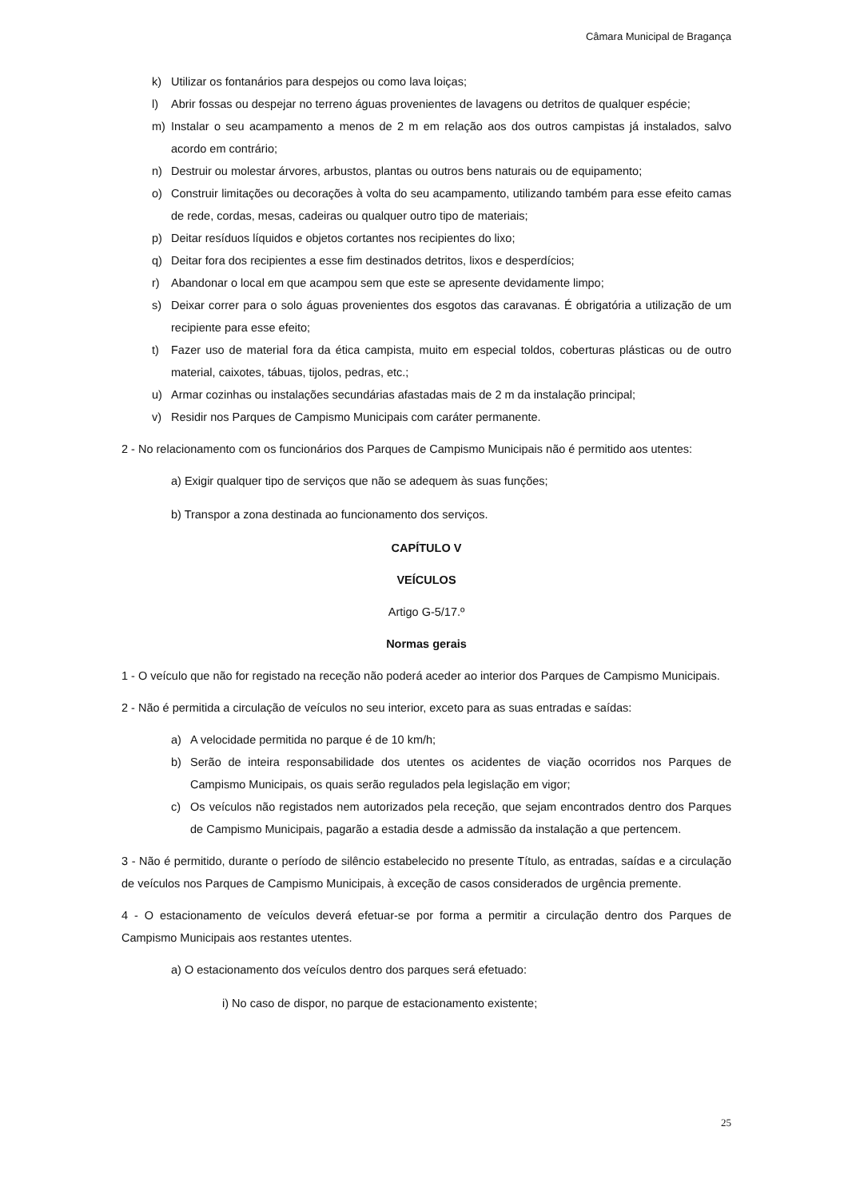Câmara Municipal de Bragança
k) Utilizar os fontanários para despejos ou como lava loiças;
l) Abrir fossas ou despejar no terreno águas provenientes de lavagens ou detritos de qualquer espécie;
m) Instalar o seu acampamento a menos de 2 m em relação aos dos outros campistas já instalados, salvo acordo em contrário;
n) Destruir ou molestar árvores, arbustos, plantas ou outros bens naturais ou de equipamento;
o) Construir limitações ou decorações à volta do seu acampamento, utilizando também para esse efeito camas de rede, cordas, mesas, cadeiras ou qualquer outro tipo de materiais;
p) Deitar resíduos líquidos e objetos cortantes nos recipientes do lixo;
q) Deitar fora dos recipientes a esse fim destinados detritos, lixos e desperdícios;
r) Abandonar o local em que acampou sem que este se apresente devidamente limpo;
s) Deixar correr para o solo águas provenientes dos esgotos das caravanas. É obrigatória a utilização de um recipiente para esse efeito;
t) Fazer uso de material fora da ética campista, muito em especial toldos, coberturas plásticas ou de outro material, caixotes, tábuas, tijolos, pedras, etc.;
u) Armar cozinhas ou instalações secundárias afastadas mais de 2 m da instalação principal;
v) Residir nos Parques de Campismo Municipais com caráter permanente.
2 - No relacionamento com os funcionários dos Parques de Campismo Municipais não é permitido aos utentes:
a) Exigir qualquer tipo de serviços que não se adequem às suas funções;
b) Transpor a zona destinada ao funcionamento dos serviços.
CAPÍTULO V
VEÍCULOS
Artigo G-5/17.º
Normas gerais
1 - O veículo que não for registado na receção não poderá aceder ao interior dos Parques de Campismo Municipais.
2 - Não é permitida a circulação de veículos no seu interior, exceto para as suas entradas e saídas:
a) A velocidade permitida no parque é de 10 km/h;
b) Serão de inteira responsabilidade dos utentes os acidentes de viação ocorridos nos Parques de Campismo Municipais, os quais serão regulados pela legislação em vigor;
c) Os veículos não registados nem autorizados pela receção, que sejam encontrados dentro dos Parques de Campismo Municipais, pagarão a estadia desde a admissão da instalação a que pertencem.
3 - Não é permitido, durante o período de silêncio estabelecido no presente Título, as entradas, saídas e a circulação de veículos nos Parques de Campismo Municipais, à exceção de casos considerados de urgência premente.
4 - O estacionamento de veículos deverá efetuar-se por forma a permitir a circulação dentro dos Parques de Campismo Municipais aos restantes utentes.
a) O estacionamento dos veículos dentro dos parques será efetuado:
i) No caso de dispor, no parque de estacionamento existente;
25